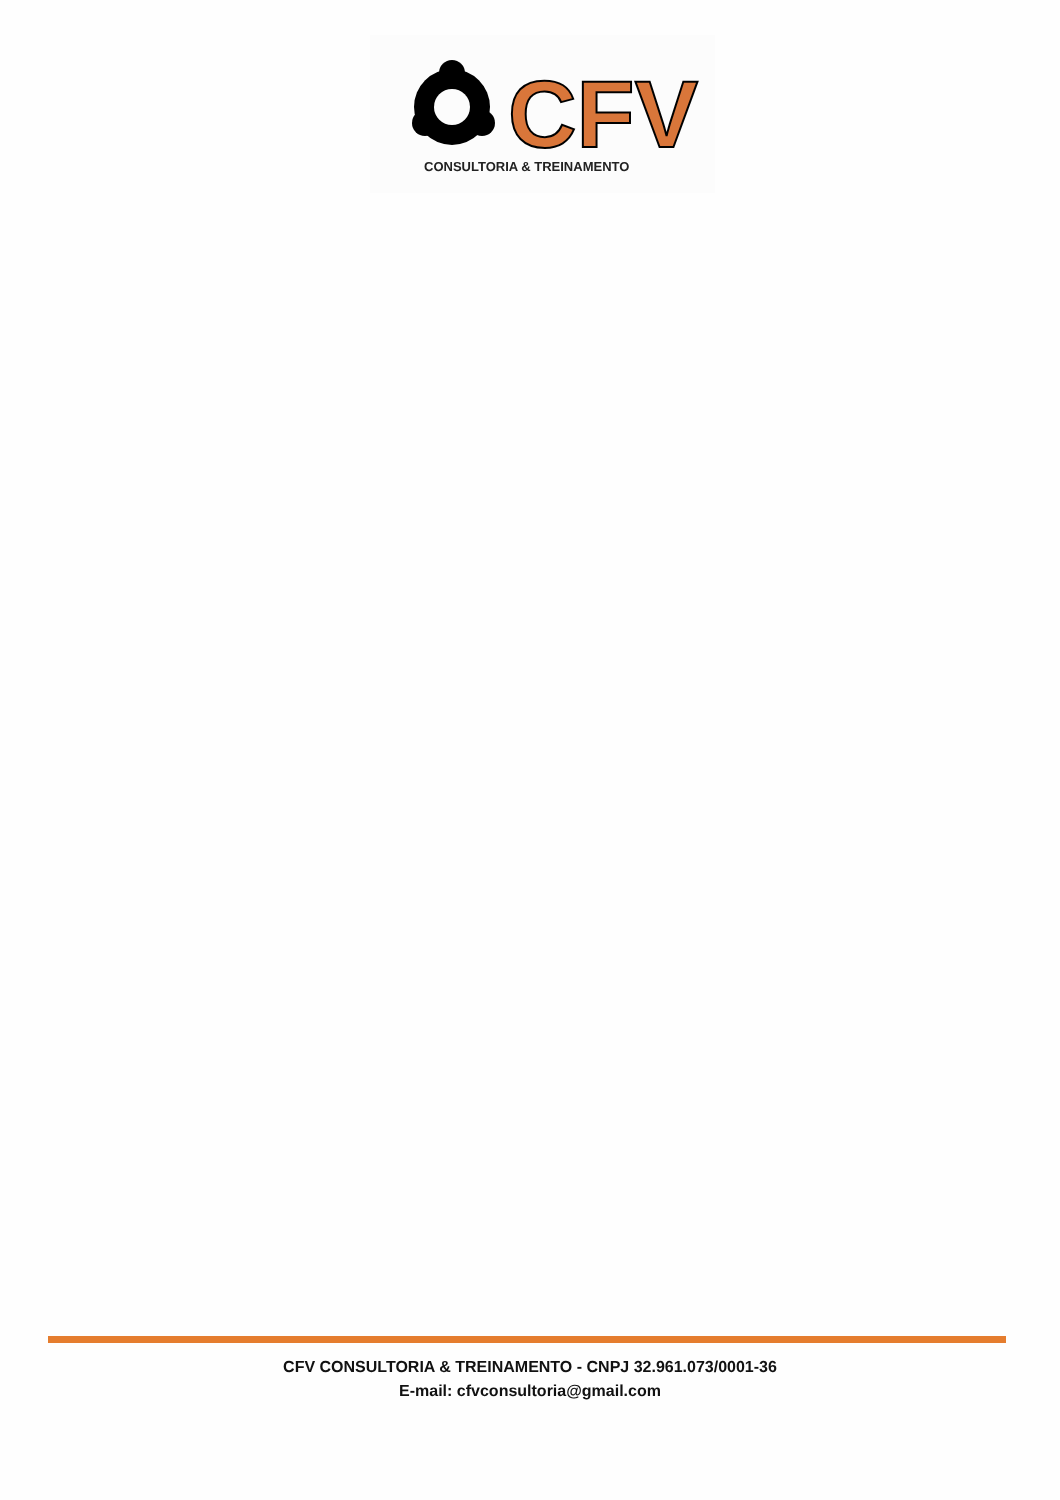CFV
CONSULTORIA & TREINAMENTO
CFV CONSULTORIA & TREINAMENTO - CNPJ 32.961.073/0001-36
E-mail: cfvconsultoria@gmail.com